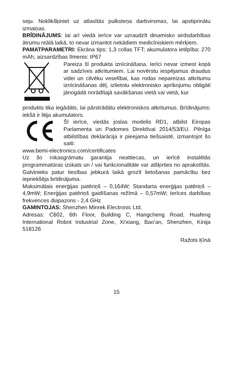seju. Noklikšķiniet uz atlasītās pulksteņa darbvirsmas, lai apstiprinātu izmaiņas.
BRĪDINĀJUMS: lai arī viedā ierīce var uzraudzīt dinamisko sirdsdarbības ātrumu reālā laikā, to nevar izmantot nekādiem medicīniskiem mērķiem.
PAMATPARAMETRI: Ekrāna tips: 1,3 collas TFT; akumulatora ietilpība: 270 mAh; aizsardzības līmenis: IP67
Pareiza šī produkta iznīcināšana. Ierīci nevar izmest kopā ar sadzīves atkritumiem. Lai novērstu iespējamus draudus videi un cilvēku veselībai, kas rodas nepareizas atkritumu iznīcināšanas dēļ, izlietotu elektronisko aprīkojumu obligāti jānogādā norādītajā savākšanas vietā vai vietā, kur
produkts tika iegādāts, lai pārstrādātu elektroniskos atkritumus. Brīdinājums: iekšā ir litija akumulators.
Šī ierīce, viedās joslas modelis RD1, atbilst Eiropas Parlamenta un Padomes Direktīvai 2014/53/EU. Pilnīga atbilstības deklarācija ir pieejama tiešsaistē, izmantojot šo saiti:
www.bemi-electronics.com/certificates
Uz šo rokasgrāmatu garantija neattiecas, un ierīcē instalētās programmatūras izskats un / vai funkcionalitāte var atšķirties no aprakstītās. Galvinieks patur tiesības jebkurā laikā grozīt lietošanas pamācību bez iepriekšēja brīdinājuma.
Maksimālais enerģijas patēriņš – 0,164W; Standarta enerģijas patēriņš – 4,9mW; Enerģijas patēriņš gaidīšanas režīmā – 0,57mW; Ierīces darbības frekvences diapazons - 2,4 GHz
GAMINTOJAS: Shenzhen Minrek Electronic Ltd.
Adresas: C602, 6th Floor, Building C, Hangcheng Road, Huafeng International Robot Industrial Zone, Xi'xiang, Bao'an, Shenzhen, Kinija 518126
Ražots Ķīnā
15